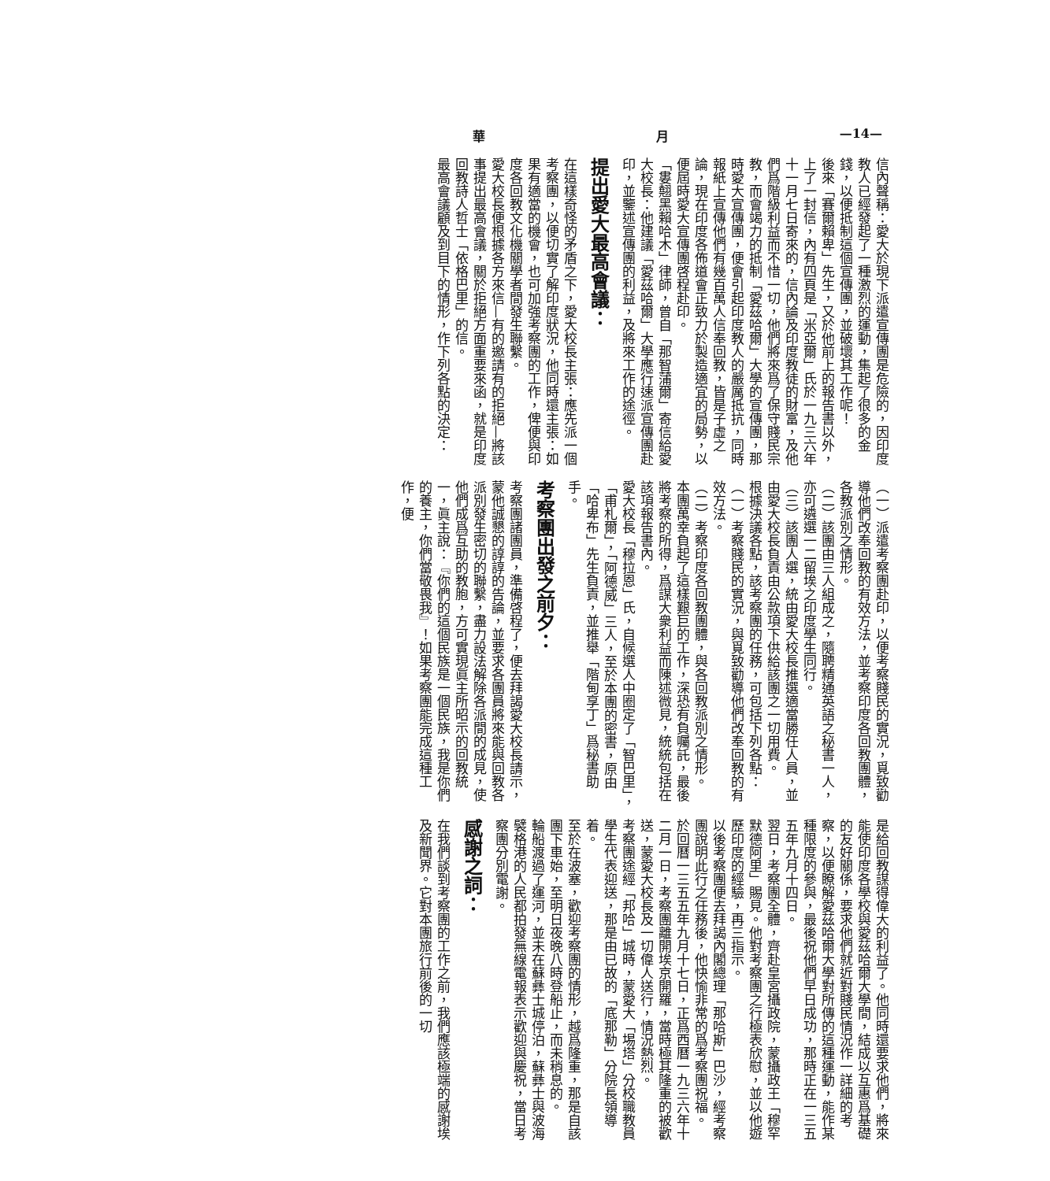華 月 —14—
信內聲稱：愛大於現下派遣宣傳團是危險的，因印度教人已經發起了一種激烈的運動，集起了很多的金錢，以便抵制這個宣傳團，並破壞其工作呢！
後來「賽爾賴卑」先生，又於他前上的報告書以外，上了一封信，內有四頁是「米亞爾」氏於一九三六年十一月七日寄來的，信內論及印度教徒的財富，及他們爲階級利益而不惜一切，他們將來爲了保守賤民宗教，而會竭力的抵制「愛茲哈爾」大學的宣傳團，那時愛大宣傳團，便會引起印度教人的嚴厲抵抗，同時報紙上宣傳他們有幾百萬人信奉回教，皆是子虛之論，現在印度各佈道會正致力於製造適宜的局勢，以便屆時愛大宣傳團啓程赴印。
「婁翹黑賴哈木」律師，曾自「那智蒲爾」寄信給愛大校長：他建議「愛茲哈爾」大學應行速派宣傳團赴印，並鑒述宣傳團的利益，及將來工作的途徑。
提出愛大最高會議：
在這樣奇怪的矛盾之下，愛大校長主張：應先派一個考察團，以便切實了解印度狀況，他同時還主張：如果有適當的機會，也可加強考察團的工作，俾便與印度各回教文化機關學者間發生聯繫。
愛大校長便根據各方來信—有的邀請有的拒絕—將該事提出最高會議，關於拒絕方面重要來函，就是印度回教詩人哲士「依格巴里」的信。
最高會議顧及到目下的情形，作下列各點的決定：
（一）派遣考察團赴印，以便考察賤民的實況，覓致勸導他們改奉回教的有效方法，並考察印度各回教團體，各教派別之情形。
（二）該團由三人組成之，隨聘精通英語之秘書一人，亦可遴選一二留埃之印度學生同行。
（三）該團人選，統由愛大校長推選適當勝任人員，並由愛大校長負責由公款項下供給該團之一切用費。
根據決議各點，該考察團的任務，可包括下列各點：
（一）考察賤民的實況，與覓致勸導他們改奉回教的有效方法。
（二）考察印度各回教團體，與各回教派別之情形。
本團萬幸負起了這樣艱巨的工作，深恐有負囑託，最後將考察的所得，爲謀大衆利益而陳述微見，統統包括在該項報告書內。
愛大校長「穆拉恩」氏，自候選人中圈定了「智巴里」，「甫札爾」，「阿德威」三人，至於本團的密書，原由「哈卑布」先生負責，並推舉「階甸享丁」爲秘書助手。
考察團出發之前夕：
考察團諸團員，準備啓程了，便去拜謁愛大校長請示，蒙他誠懇的諄諄的告論，並要求各團員將來能與回教各派別發生密切的聯繫，盡力設法解除各派間的成見，使他們成爲互助的教胞，方可實現眞主所昭示的回教統一，眞主說：『你們的這個民族是一個民族，我是你們的養主，你們當敬畏我』！如果考察團能完成這種工作，便
是給回教謀得偉大的利益了。他同時還要求他們，將來能使印度各學校與愛茲哈爾大學間，結成以互惠爲基礎的友好關係，要求他們就近對賤民情況作一詳細的考察，以便瞭解愛茲哈爾大學對所傳的這種運動，能作某種限度的參與，最後祝他們早日成功，那時正在一三五五年九月十四日。
翌日，考察團全體，齊赴皇宮攝政院，蒙攝政王「穆罕默德阿里」賜見。他對考察團之行極表欣慰，並以他遊歷印度的經驗，再三指示。
以後考察團便去拜謁內閣總理「那哈斯」巴沙，經考察團說明此行之任務後，他快愉非常的爲考察團祝福。
於回曆一三五五年九月十七日，正爲西曆一九三六年十二月一日，考察團離開埃京開羅，當時極其隆重的被歡送，蒙愛大校長及一切偉人送行，情況熱烈。
考察團途經「邦哈」城時，蒙愛大「埸塔」分校職教員學生代表迎送，那是由已故的「底那勒」分院長領導着。
至於在波塞，歡迎考察團的情形，越爲隆重，那是自該團下車始，至明日夜晚八時登船止，而未稍息的。
輪船渡過了運河，並未在蘇彝士城停泊，蘇彝士與波海襞格港的人民都拍發無線電報表示歡迎與慶祝，當日考察團分別電謝。
感謝之詞：
在我們談到考察團的工作之前，我們應該極端的感謝埃及新聞界。它對本團旅行前後的一切